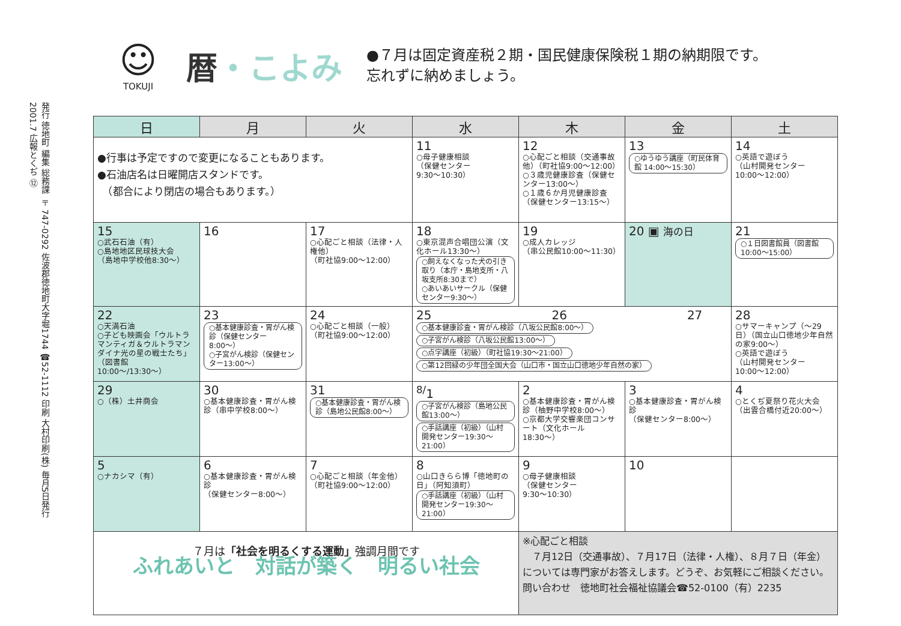発行 徳地町 編集 総務課 〒747-0292 佐波郡徳地町大字堀1744 ☎52-1112 印刷 大村印刷(株) 毎月5日発行
2001.7 広報とくぢ ⑫
☺
TOKUJI
暦・こよみ
●７月は固定資産税２期・国民健康保険税１期の納期限です。
忘れずに納めましょう。
| 日 | 月 | 火 | 水 | 木 | 金 | 土 |
| --- | --- | --- | --- | --- | --- | --- |
| ●行事は予定ですので変更になることもあります。 ●石油店名は日曜開店スタンドです。 （都合により閉店の場合もあります。） | | | 11 ○母子健康相談 （保健センター 9:30〜10:30） | 12 ○心配ごと相談（交通事故他）（町社協9:00〜12:00） ○３歳児健康診査（保健センター13:00〜） ○１歳６か月児健康診査（保健センター13:15〜） | 13 ○ゆうゆう講座（町民体育館 14:00〜15:30） | 14 ○英語で遊ぼう （山村開発センター 10:00〜12:00） |
| 15 ○武石石油（有） ○島地地区民球技大会 （島地中学校他8:30〜） | 16 | 17 ○心配ごと相談（法律・人権他） （町社協9:00〜12:00） | 18 ○東京混声合唱団公演（文化ホール13:30〜） ○飼えなくなった犬の引き取り（本庁・島地支所・八坂支所8:30まで） ○あいあいサークル（保健センター9:30〜） | 19 ○成人カレッジ （串公民館10:00〜11:30） | 20 ▣ 海の日 | 21 ○１日図書館員（図書館10:00〜15:00） |
| 22 ○天満石油 ○子ども映画会「ウルトラマンティガ＆ウルトラマンダイナ光の星の戦士たち」 （図書館10:00〜/13:30〜） | 23 ○基本健康診査・胃がん検診（保健センター8:00〜） ○子宮がん検診（保健センター13:00〜） | 24 ○心配ごと相談（一般） （町社協9:00〜12:00） | 25 26 27 ○基本健康診査・胃がん検診（八坂公民館8:00〜） ○子宮がん検診（八坂公民館13:00〜） ○点字講座（初級）（町社協19:30〜21:00） ○第12回緑の少年団全国大会（山口市・国立山口徳地少年自然の家） | | | 28 ○サマーキャンプ（〜29日）（国立山口徳地少年自然の家9:00〜） ○英語で遊ぼう （山村開発センター 10:00〜12:00） |
| 29 ○（株）土井商会 | 30 ○基本健康診査・胃がん検診（串中学校8:00〜） | 31 ○基本健康診査・胃がん検診（島地公民館8:00〜） | <sup>8/</sup>1 ○子宮がん検診（島地公民館13:00〜） ○手話講座（初級）（山村開発センター19:30〜21:00） | 2 ○基本健康診査・胃がん検診（柚野中学校8:00〜） ○京都大学交響楽団コンサート（文化ホール18:30〜） | 3 ○基本健康診査・胃がん検診 （保健センター8:00〜） | 4 ○とくぢ夏祭り花火大会 （出雲合橋付近20:00〜） |
| 5 ○ナカシマ（有） | 6 ○基本健康診査・胃がん検診 （保健センター8:00〜） | 7 ○心配ごと相談（年金他） （町社協9:00〜12:00） | 8 ○山口きらら博「徳地町の日」（阿知須町） ○手話講座（初級）（山村開発センター19:30〜21:00） | 9 ○母子健康相談 （保健センター 9:30〜10:30） | 10 | |
| ７月は 「社会を明るくする運動」 強調月間です ふれあいと 対話が築く 明るい社会 | | | | ※心配ごと相談 ７月12日（交通事故）、７月17日（法律・人権）、８月７日（年金）については専門家がお答えします。どうぞ、お気軽にご相談ください。 問い合わせ 徳地町社会福祉協議会☎52-0100（有）2235 | | |